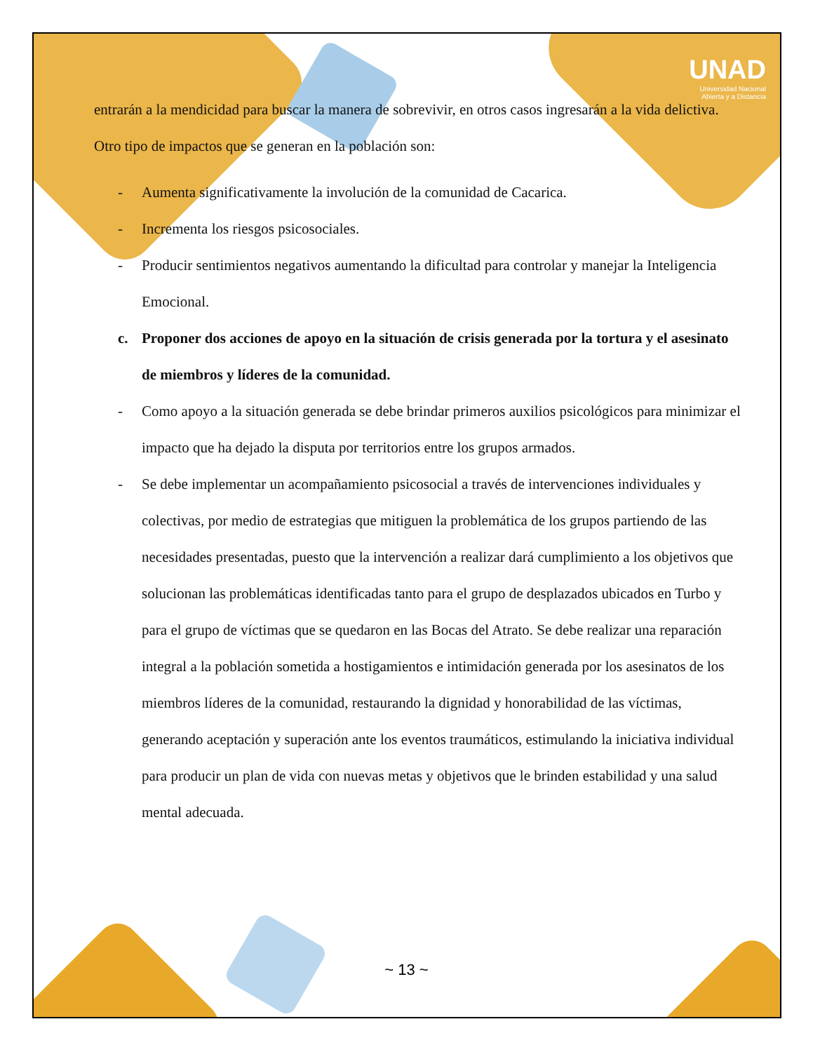UNAD
Universidad Nacional
Abierta y a Distancia
entrarán a la mendicidad para buscar la manera de sobrevivir, en otros casos ingresarán a la vida delictiva. Otro tipo de impactos que se generan en la población son:
- Aumenta significativamente la involución de la comunidad de Cacarica.
- Incrementa los riesgos psicosociales.
- Producir sentimientos negativos aumentando la dificultad para controlar y manejar la Inteligencia Emocional.
c. Proponer dos acciones de apoyo en la situación de crisis generada por la tortura y el asesinato de miembros y líderes de la comunidad.
- Como apoyo a la situación generada se debe brindar primeros auxilios psicológicos para minimizar el impacto que ha dejado la disputa por territorios entre los grupos armados.
- Se debe implementar un acompañamiento psicosocial a través de intervenciones individuales y colectivas, por medio de estrategias que mitiguen la problemática de los grupos partiendo de las necesidades presentadas, puesto que la intervención a realizar dará cumplimiento a los objetivos que solucionan las problemáticas identificadas tanto para el grupo de desplazados ubicados en Turbo y para el grupo de víctimas que se quedaron en las Bocas del Atrato. Se debe realizar una reparación integral a la población sometida a hostigamientos e intimidación generada por los asesinatos de los miembros líderes de la comunidad, restaurando la dignidad y honorabilidad de las víctimas, generando aceptación y superación ante los eventos traumáticos, estimulando la iniciativa individual para producir un plan de vida con nuevas metas y objetivos que le brinden estabilidad y una salud mental adecuada.
~ 13 ~